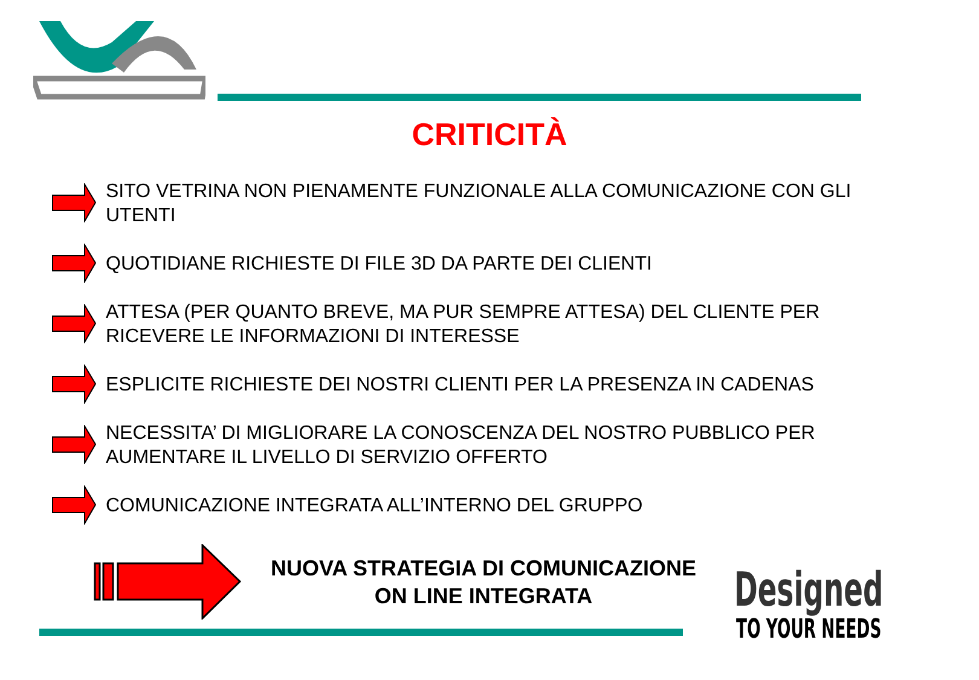CRITICITÀ
SITO VETRINA NON PIENAMENTE FUNZIONALE ALLA COMUNICAZIONE CON GLI UTENTI
QUOTIDIANE RICHIESTE DI FILE 3D DA PARTE DEI CLIENTI
ATTESA (PER QUANTO BREVE, MA PUR SEMPRE ATTESA) DEL CLIENTE PER RICEVERE LE INFORMAZIONI DI INTERESSE
ESPLICITE RICHIESTE DEI NOSTRI CLIENTI PER LA PRESENZA IN CADENAS
NECESSITA’ DI MIGLIORARE LA CONOSCENZA DEL NOSTRO PUBBLICO PER AUMENTARE IL LIVELLO DI SERVIZIO OFFERTO
COMUNICAZIONE INTEGRATA ALL’INTERNO DEL GRUPPO
NUOVA STRATEGIA DI COMUNICAZIONE ON LINE INTEGRATA
Designed
TO YOUR NEEDS